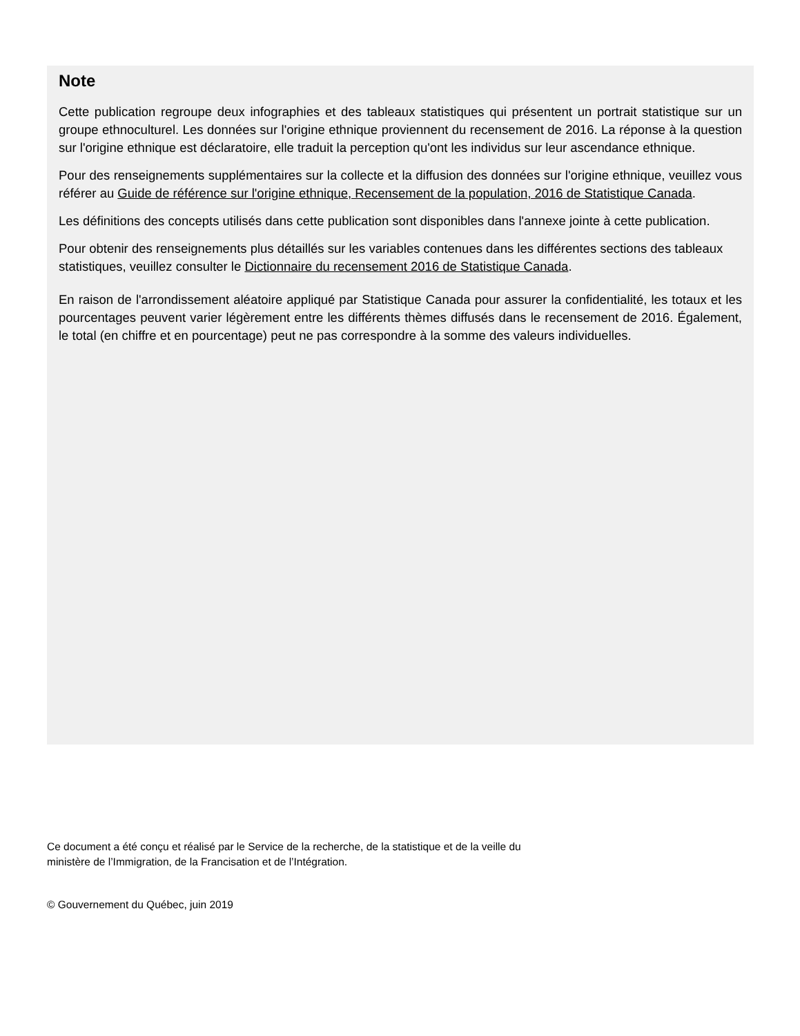Note
Cette publication regroupe deux infographies et des tableaux statistiques qui présentent un portrait statistique sur un groupe ethnoculturel. Les données sur l'origine ethnique proviennent du recensement de 2016. La réponse à la question sur l'origine ethnique est déclaratoire, elle traduit la perception qu'ont les individus sur leur ascendance ethnique.
Pour des renseignements supplémentaires sur la collecte et la diffusion des données sur l'origine ethnique, veuillez vous référer au Guide de référence sur l'origine ethnique, Recensement de la population, 2016 de Statistique Canada.
Les définitions des concepts utilisés dans cette publication sont disponibles dans l'annexe jointe à cette publication.
Pour obtenir des renseignements plus détaillés sur les variables contenues dans les différentes sections des tableaux statistiques, veuillez consulter le Dictionnaire du recensement 2016 de Statistique Canada.
En raison de l'arrondissement aléatoire appliqué par Statistique Canada pour assurer la confidentialité, les totaux et les pourcentages peuvent varier légèrement entre les différents thèmes diffusés dans le recensement de 2016. Également, le total (en chiffre et en pourcentage) peut ne pas correspondre à la somme des valeurs individuelles.
Ce document a été conçu et réalisé par le Service de la recherche, de la statistique et de la veille du
ministère de l’Immigration, de la Francisation et de l’Intégration.
© Gouvernement du Québec, juin 2019